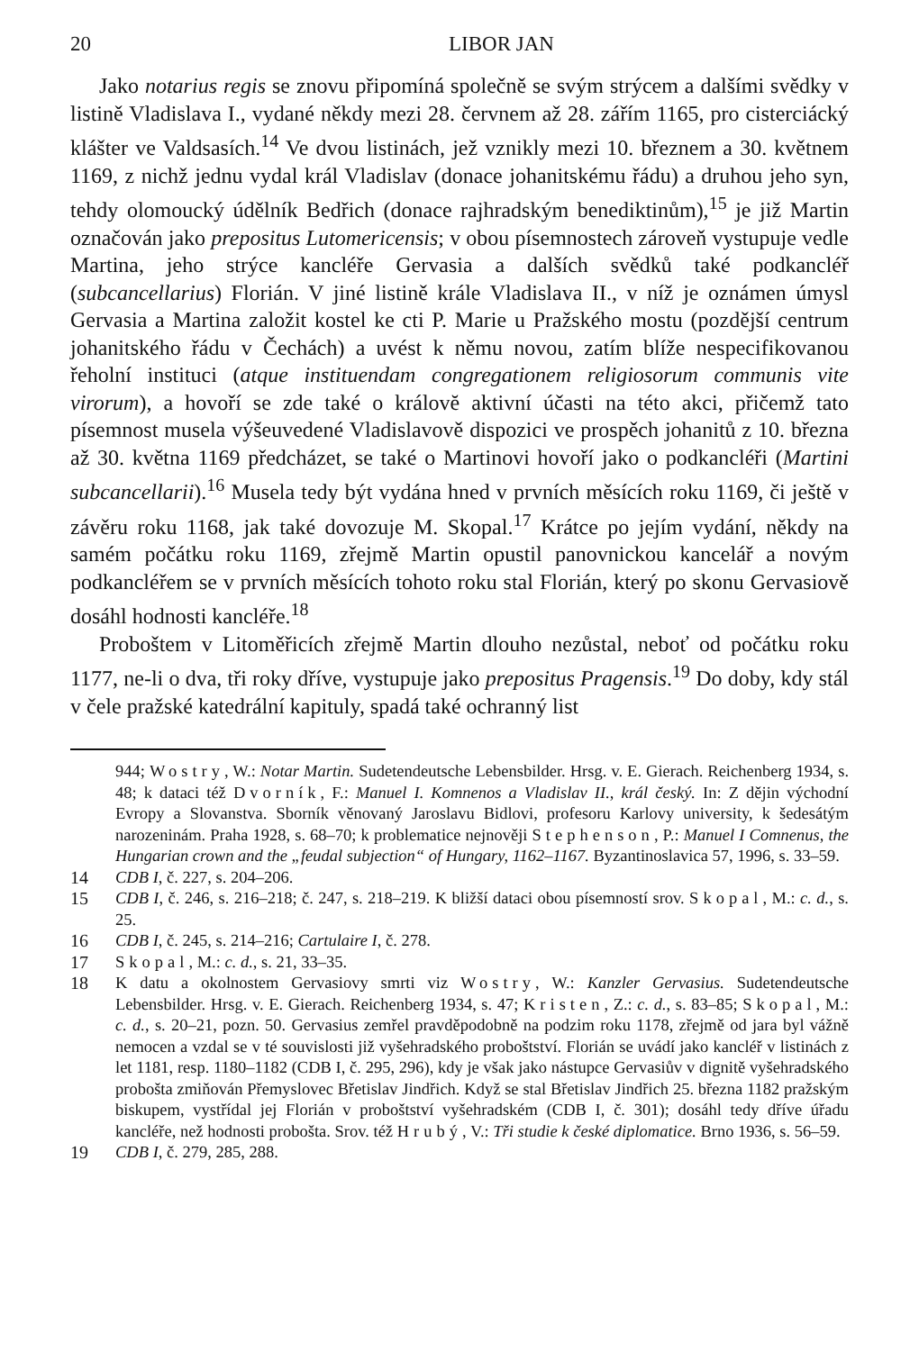20 LIBOR JAN
Jako notarius regis se znovu připomíná společně se svým strýcem a dalšími svědky v listině Vladislava I., vydané někdy mezi 28. červnem až 28. zářím 1165, pro cisterciácký klášter ve Valdsasích.<sup>14</sup> Ve dvou listinách, jež vznikly mezi 10. březnem a 30. květnem 1169, z nichž jednu vydal král Vladislav (donace johanitskému řádu) a druhou jeho syn, tehdy olomoucký údělník Bedřich (donace rajhradským benediktinům),<sup>15</sup> je již Martin označován jako prepositus Lutomericensis; v obou písemnostech zároveň vystupuje vedle Martina, jeho strýce kancléře Gervasia a dalších svědků také podkancléř (subcancellarius) Florián. V jiné listině krále Vladislava II., v níž je oznámen úmysl Gervasia a Martina založit kostel ke cti P. Marie u Pražského mostu (pozdější centrum johanitského řádu v Čechách) a uvést k němu novou, zatím blíže nespecifikovanou řeholní instituci (atque instituendam congregationem religiosorum communis vite virorum), a hovoří se zde také o královĕ aktivní účasti na této akci, přičemž tato písemnost musela výšeuvedené Vladislavově dispozici ve prospěch johanitů z 10. března až 30. května 1169 předcházet, se také o Martinovi hovoří jako o podkancléři (Martini subcancellarii).<sup>16</sup> Musela tedy být vydána hned v prvních měsících roku 1169, či ještě v závěru roku 1168, jak také dovozuje M. Skopal.<sup>17</sup> Krátce po jejím vydání, někdy na samém počátku roku 1169, zřejmě Martin opustil panovnickou kancelář a novým podkancléřem se v prvních měsících tohoto roku stal Florián, který po skonu Gervasiově dosáhl hodnosti kancléře.<sup>18</sup>
Proboštem v Litoměřicích zřejmě Martin dlouho nezůstal, neboť od počátku roku 1177, ne-li o dva, tři roky dříve, vystupuje jako prepositus Pragensis.<sup>19</sup> Do doby, kdy stál v čele pražské katedrální kapituly, spadá také ochranný list
944; Wostry, W.: Notar Martin. Sudetendeutsche Lebensbilder. Hrsg. v. E. Gierach. Reichenberg 1934, s. 48; k dataci též Dvorník, F.: Manuel I. Komnenos a Vladislav II., král český. In: Z dějin východní Evropy a Slovanstva. Sborník věnovaný Jaroslavu Bidlovi, profesoru Karlovy university, k šedesátým narozeninám. Praha 1928, s. 68–70; k problematice nejnověji Stephenson, P.: Manuel I Comnenus, the Hungarian crown and the „feudal subjection“ of Hungary, 1162–1167. Byzantinoslavica 57, 1996, s. 33–59.
14 CDB I, č. 227, s. 204–206.
15 CDB I, č. 246, s. 216–218; č. 247, s. 218–219. K bližší dataci obou písemností srov. Skopal, M.: c. d., s. 25.
16 CDB I, č. 245, s. 214–216; Cartulaire I, č. 278.
17 Skopal, M.: c. d., s. 21, 33–35.
18 K datu a okolnostem Gervasiovy smrti viz Wostry, W.: Kanzler Gervasius. Sudetendeutsche Lebensbilder. Hrsg. v. E. Gierach. Reichenberg 1934, s. 47; Kristen, Z.: c. d., s. 83–85; Skopal, M.: c. d., s. 20–21, pozn. 50. Gervasius zemřel pravděpodobně na podzim roku 1178, zřejmě od jara byl vážně nemocen a vzdal se v té souvislosti již vyšehradského proboštství. Florián se uvádí jako kancléř v listinách z let 1181, resp. 1180–1182 (CDB I, č. 295, 296), kdy je však jako nástupce Gervasiův v dignitě vyšehradského probošta zmiňován Přemyslovec Břetislav Jindřich. Když se stal Břetislav Jindřich 25. března 1182 pražským biskupem, vystřídal jej Florián v proboštství vyšehradském (CDB I, č. 301); dosáhl tedy dříve úřadu kancléře, než hodnosti probošta. Srov. též Hrubý, V.: Tři studie k české diplomatice. Brno 1936, s. 56–59.
19 CDB I, č. 279, 285, 288.